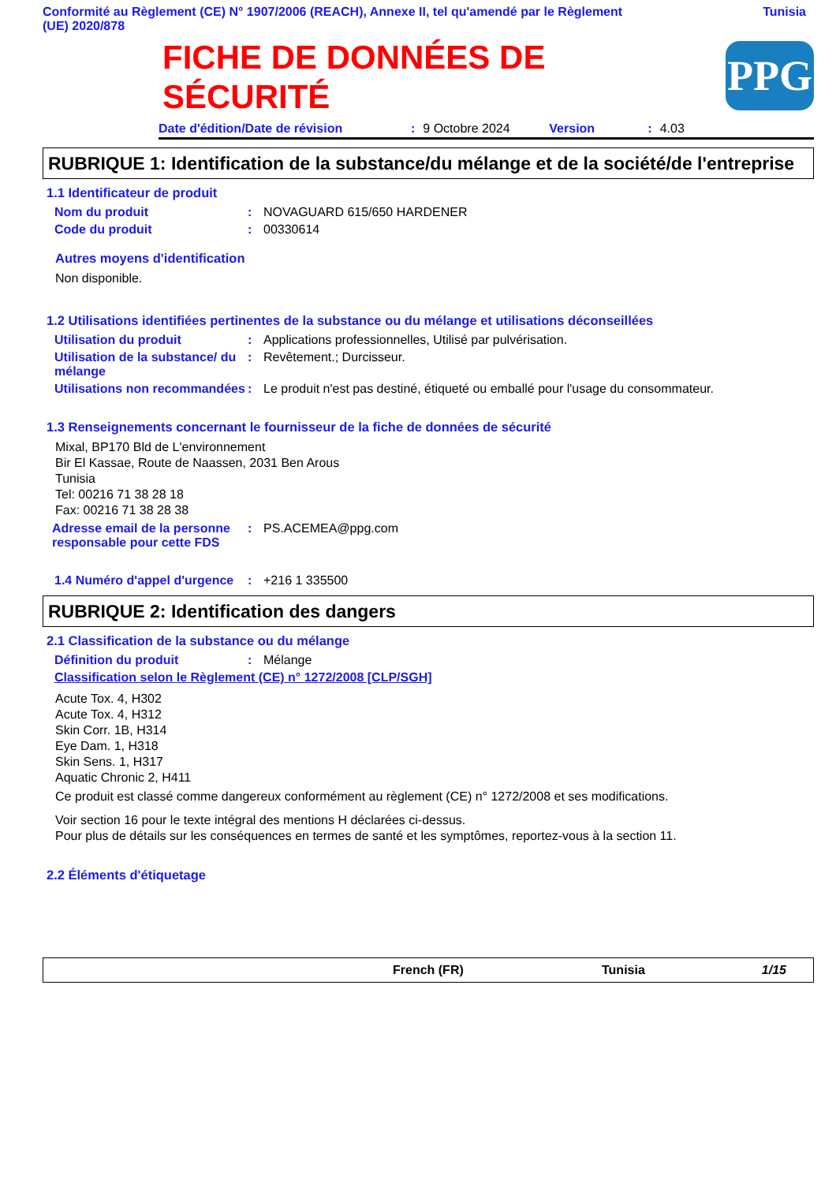Conformité au Règlement (CE) N° 1907/2006 (REACH), Annexe II, tel qu'amendé par le Règlement
(UE) 2020/878 Tunisia
PPG
FICHE DE DONNÉES DE
SÉCURITÉ
Date d'édition/Date de révision: 9 Octobre 2024 Version: 4.03
RUBRIQUE 1: Identification de la substance/du mélange et de la société/de l'entreprise
1.1 Identificateur de produit
Nom du produit: NOVAGUARD 615/650 HARDENER
Code du produit: 00330614
Autres moyens d'identification
Non disponible.
1.2 Utilisations identifiées pertinentes de la substance ou du mélange et utilisations déconseillées
Utilisation du produit: Applications professionnelles, Utilisé par pulvérisation.
Utilisation de la substance/ du mélange: Revêtement.; Durcisseur.
Utilisations non recommandées: Le produit n'est pas destiné, étiqueté ou emballé pour l'usage du consommateur.
1.3 Renseignements concernant le fournisseur de la fiche de données de sécurité
Mixal, BP170 Bld de L'environnement
Bir El Kassae, Route de Naassen, 2031 Ben Arous
Tunisia
Tel: 00216 71 38 28 18
Fax: 00216 71 38 28 38
Adresse email de la personne responsable pour cette FDS: PS.ACEMEA@ppg.com
1.4 Numéro d'appel d'urgence: +216 1 335500
RUBRIQUE 2: Identification des dangers
2.1 Classification de la substance ou du mélange
Définition du produit: Mélange
Classification selon le Règlement (CE) n° 1272/2008 [CLP/SGH]
Acute Tox. 4, H302
Acute Tox. 4, H312
Skin Corr. 1B, H314
Eye Dam. 1, H318
Skin Sens. 1, H317
Aquatic Chronic 2, H411
Ce produit est classé comme dangereux conformément au règlement (CE) n° 1272/2008 et ses modifications.
Voir section 16 pour le texte intégral des mentions H déclarées ci-dessus.
Pour plus de détails sur les conséquences en termes de santé et les symptômes, reportez-vous à la section 11.
2.2 Éléments d'étiquetage
French (FR) Tunisia 1/15